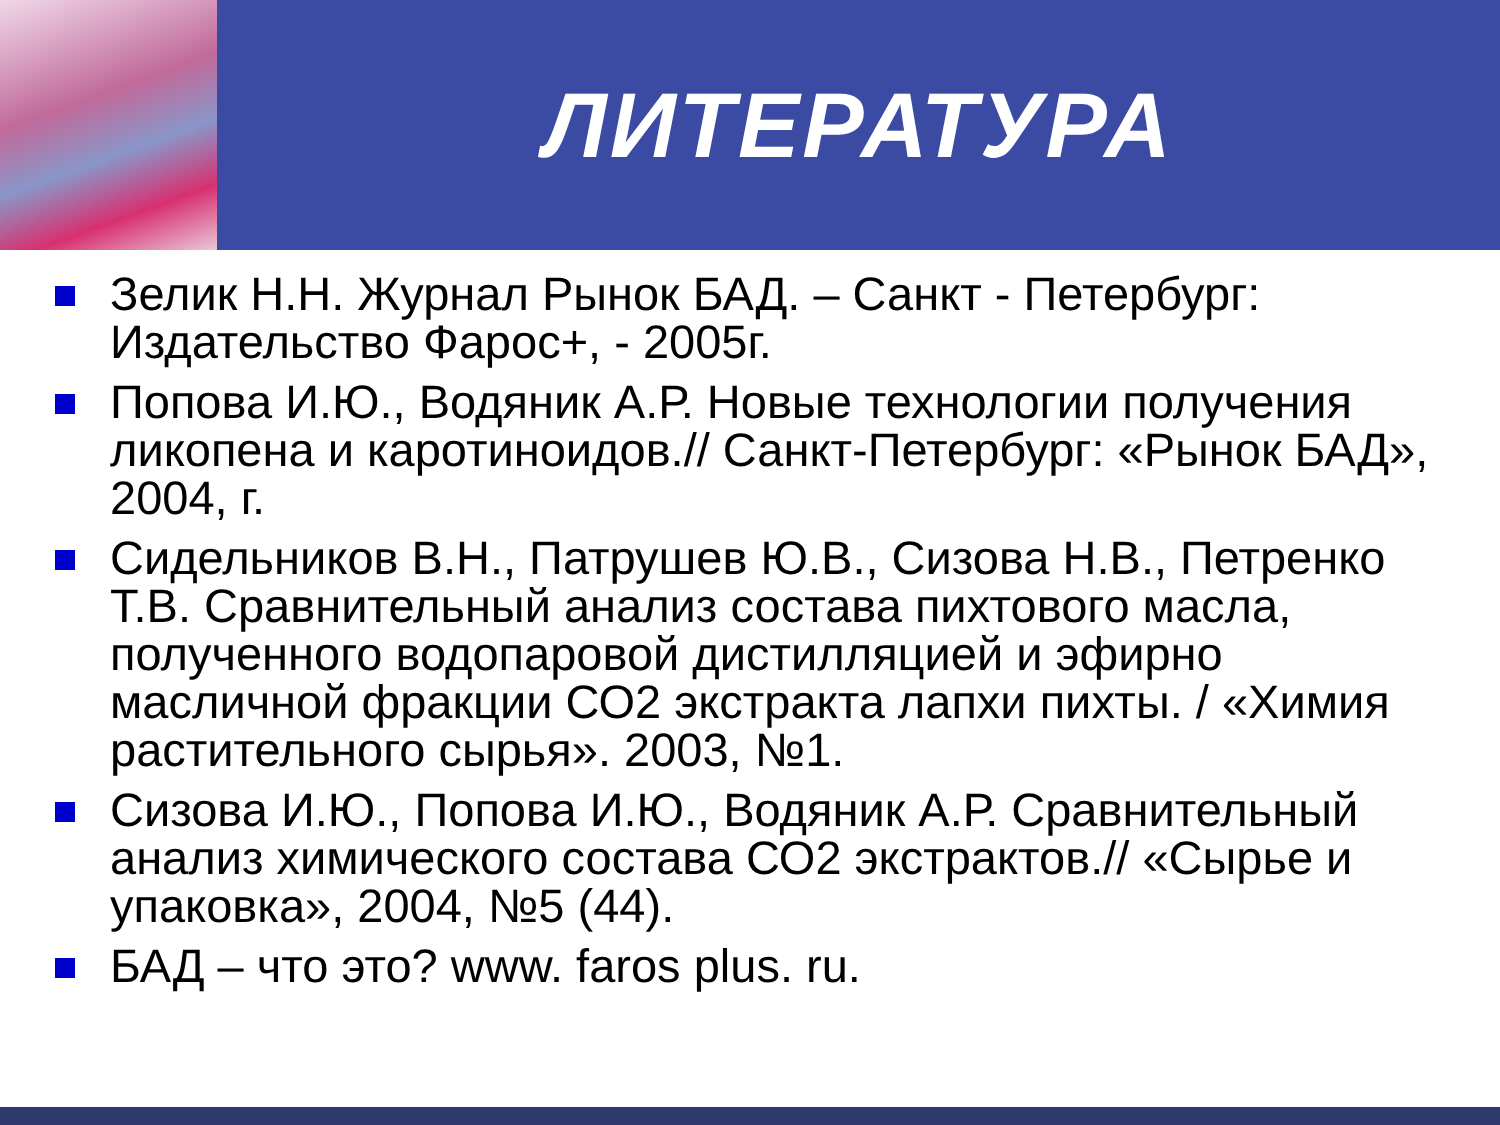ЛИТЕРАТУРА
Зелик Н.Н. Журнал Рынок БАД. – Санкт - Петербург: Издательство Фарос+, - 2005г.
Попова И.Ю., Водяник А.Р. Новые технологии получения ликопена и каротиноидов.// Санкт-Петербург: «Рынок БАД», 2004, г.
Сидельников В.Н., Патрушев Ю.В., Сизова Н.В., Петренко Т.В. Сравнительный анализ состава пихтового масла, полученного водопаровой дистилляцией и эфирно масличной фракции СО2 экстракта лапхи пихты. / «Химия растительного сырья». 2003, №1.
Сизова И.Ю., Попова И.Ю., Водяник А.Р. Сравнительный анализ химического состава СО2 экстрактов.// «Сырье и упаковка», 2004, №5 (44).
БАД – что это? www. faros plus. ru.